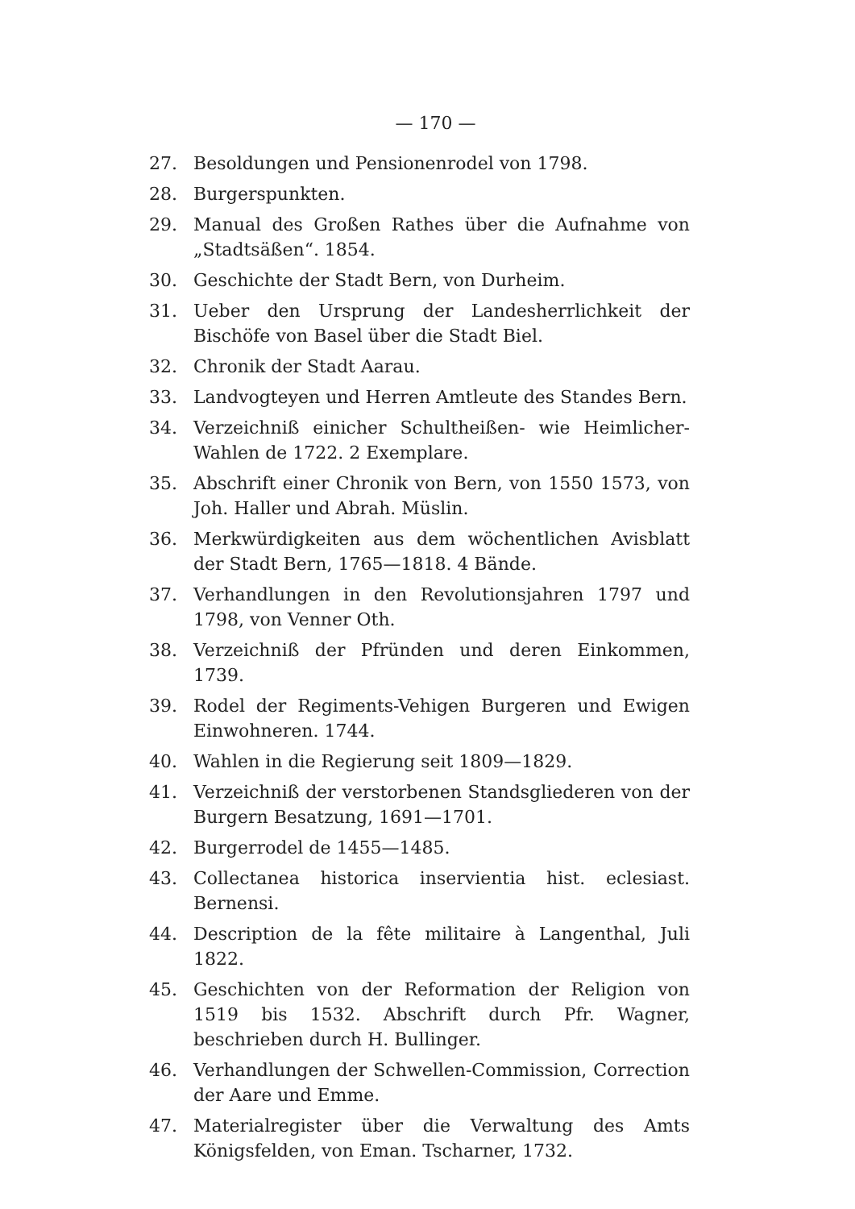— 170 —
27. Besoldungen und Pensionenrodel von 1798.
28. Burgerspunkten.
29. Manual des Großen Rathes über die Aufnahme von „Stadtsäßen“. 1854.
30. Geschichte der Stadt Bern, von Durheim.
31. Ueber den Ursprung der Landesherrlichkeit der Bischöfe von Basel über die Stadt Biel.
32. Chronik der Stadt Aarau.
33. Landvogteyen und Herren Amtleute des Standes Bern.
34. Verzeichniß einicher Schultheißen- wie Heimlicher-Wahlen de 1722. 2 Exemplare.
35. Abschrift einer Chronik von Bern, von 1550 1573, von Joh. Haller und Abrah. Müslin.
36. Merkwürdigkeiten aus dem wöchentlichen Avisblatt der Stadt Bern, 1765—1818. 4 Bände.
37. Verhandlungen in den Revolutionsjahren 1797 und 1798, von Venner Oth.
38. Verzeichniß der Pfründen und deren Einkommen, 1739.
39. Rodel der Regiments-Vehigen Burgeren und Ewigen Einwohneren. 1744.
40. Wahlen in die Regierung seit 1809—1829.
41. Verzeichniß der verstorbenen Standsgliederen von der Burgern Besatzung, 1691—1701.
42. Burgerrodel de 1455—1485.
43. Collectanea historica inservientia hist. eclesiast. Bernensi.
44. Description de la fête militaire à Langenthal, Juli 1822.
45. Geschichten von der Reformation der Religion von 1519 bis 1532. Abschrift durch Pfr. Wagner, beschrieben durch H. Bullinger.
46. Verhandlungen der Schwellen-Commission, Correction der Aare und Emme.
47. Materialregister über die Verwaltung des Amts Königsfelden, von Eman. Tscharner, 1732.